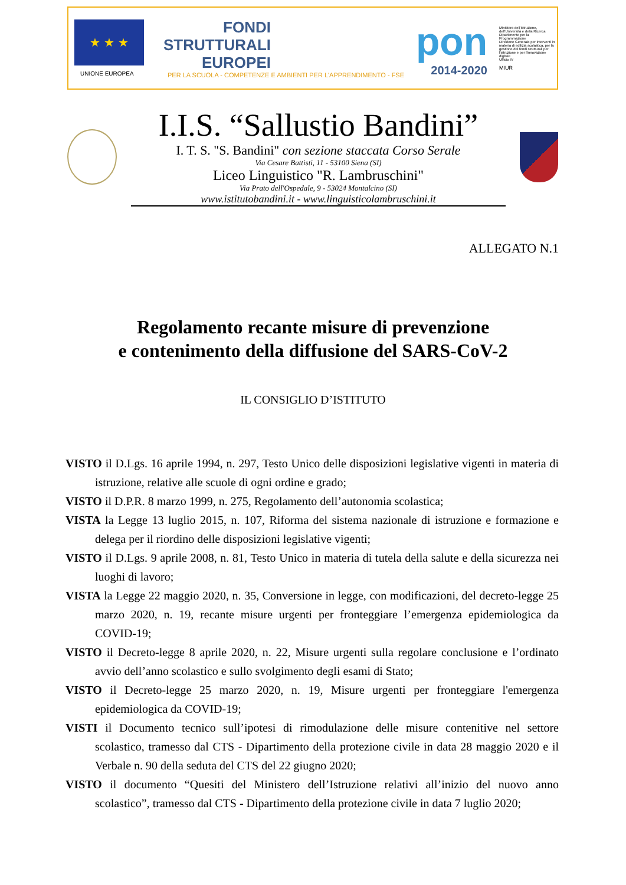★ ★ ★
UNIONE EUROPEA
FONDI
STRUTTURALI
EUROPEI
PER LA SCUOLA - COMPETENZE E AMBIENTI PER L'APPRENDIMENTO - FSE
pon
2014-2020
Ministero dell'Istruzione, dell'Università e della Ricerca
Dipartimento per la Programmazione
Direzione Generale per interventi in materia di edilizia scolastica, per la gestione dei fondi strutturali per l'istruzione e per l'innovazione digitale
Ufficio IV
MIUR
I.I.S. “Sallustio Bandini”
I. T. S. "S. Bandini" con sezione staccata Corso Serale
Via Cesare Battisti, 11 - 53100 Siena (SI)
Liceo Linguistico "R. Lambruschini"
Via Prato dell'Ospedale, 9 - 53024 Montalcino (SI)
www.istitutobandini.it - www.linguisticolambruschini.it
ALLEGATO N.1
Regolamento recante misure di prevenzione
e contenimento della diffusione del SARS-CoV-2
IL CONSIGLIO D’ISTITUTO
VISTO il D.Lgs. 16 aprile 1994, n. 297, Testo Unico delle disposizioni legislative vigenti in materia di istruzione, relative alle scuole di ogni ordine e grado;
VISTO il D.P.R. 8 marzo 1999, n. 275, Regolamento dell’autonomia scolastica;
VISTA la Legge 13 luglio 2015, n. 107, Riforma del sistema nazionale di istruzione e formazione e delega per il riordino delle disposizioni legislative vigenti;
VISTO il D.Lgs. 9 aprile 2008, n. 81, Testo Unico in materia di tutela della salute e della sicurezza nei luoghi di lavoro;
VISTA la Legge 22 maggio 2020, n. 35, Conversione in legge, con modificazioni, del decreto-legge 25 marzo 2020, n. 19, recante misure urgenti per fronteggiare l’emergenza epidemiologica da COVID-19;
VISTO il Decreto-legge 8 aprile 2020, n. 22, Misure urgenti sulla regolare conclusione e l’ordinato avvio dell’anno scolastico e sullo svolgimento degli esami di Stato;
VISTO il Decreto-legge 25 marzo 2020, n. 19, Misure urgenti per fronteggiare l'emergenza epidemiologica da COVID-19;
VISTI il Documento tecnico sull’ipotesi di rimodulazione delle misure contenitive nel settore scolastico, tramesso dal CTS - Dipartimento della protezione civile in data 28 maggio 2020 e il Verbale n. 90 della seduta del CTS del 22 giugno 2020;
VISTO il documento “Quesiti del Ministero dell’Istruzione relativi all’inizio del nuovo anno scolastico”, tramesso dal CTS - Dipartimento della protezione civile in data 7 luglio 2020;